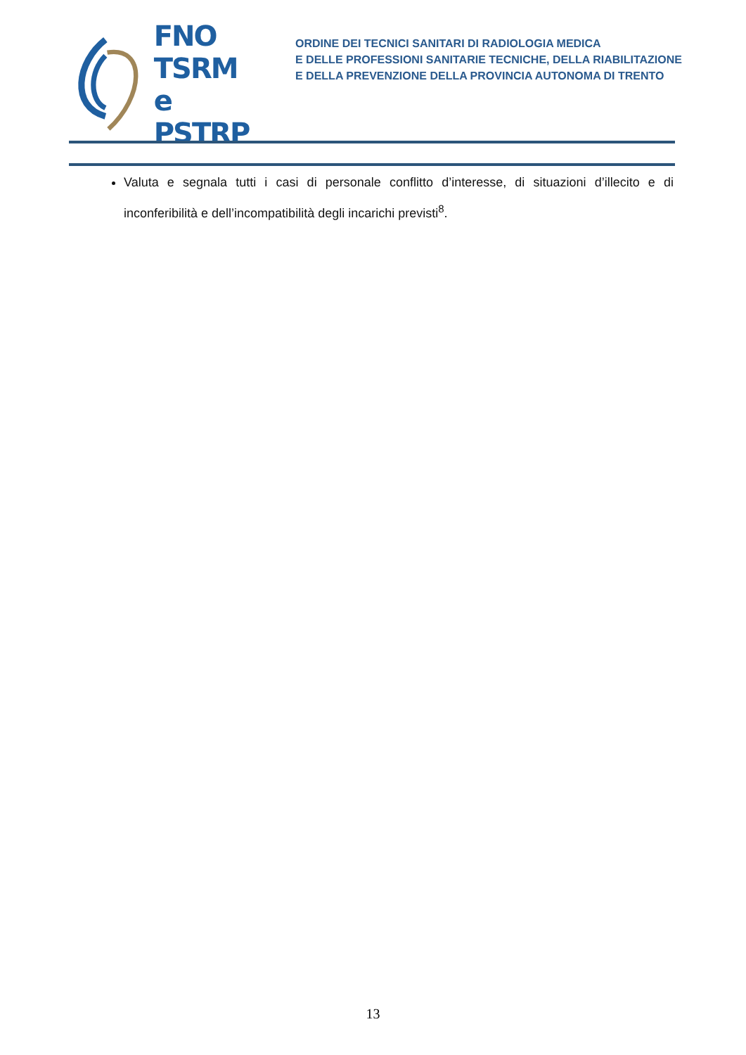FNO
TSRM e
PSTRP
ORDINE DEI TECNICI SANITARI DI RADIOLOGIA MEDICA
E DELLE PROFESSIONI SANITARIE TECNICHE, DELLA RIABILITAZIONE
E DELLA PREVENZIONE DELLA PROVINCIA AUTONOMA DI TRENTO
Valuta e segnala tutti i casi di personale conflitto d’interesse, di situazioni d’illecito e di inconferibilità e dell’incompatibilità degli incarichi previsti<sup>8</sup>.
13